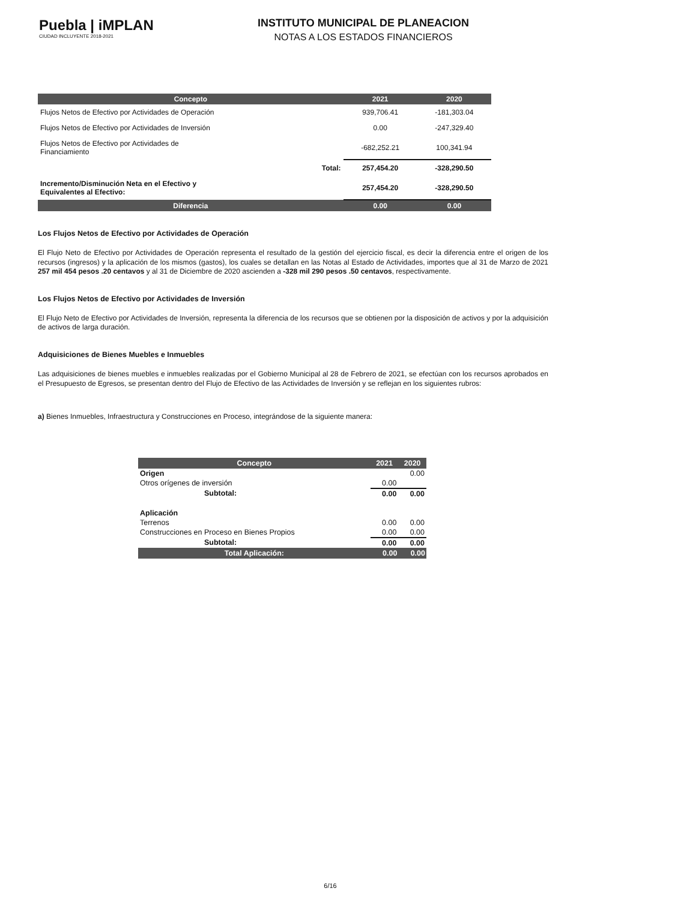Puebla | iMPLAN
CIUDAD INCLUYENTE 2018-2021
INSTITUTO MUNICIPAL DE PLANEACION
NOTAS A LOS ESTADOS FINANCIEROS
| Concepto | 2021 | 2020 |
| --- | --- | --- |
| Flujos Netos de Efectivo por Actividades de Operación | 939,706.41 | -181,303.04 |
| Flujos Netos de Efectivo por Actividades de Inversión | 0.00 | -247,329.40 |
| Flujos Netos de Efectivo por Actividades de Financiamiento | -682,252.21 | 100,341.94 |
| Total: | 257,454.20 | -328,290.50 |
| Incremento/Disminución Neta en el Efectivo y Equivalentes al Efectivo: | 257,454.20 | -328,290.50 |
| Diferencia | 0.00 | 0.00 |
Los Flujos Netos de Efectivo por Actividades de Operación
El Flujo Neto de Efectivo por Actividades de Operación representa el resultado de la gestión del ejercicio fiscal, es decir la diferencia entre el origen de los recursos (ingresos) y la aplicación de los mismos (gastos), los cuales se detallan en las Notas al Estado de Actividades, importes que al 31 de Marzo de 2021 257 mil 454 pesos .20 centavos y al 31 de Diciembre de 2020 ascienden a -328 mil 290 pesos .50 centavos, respectivamente.
Los Flujos Netos de Efectivo por Actividades de Inversión
El Flujo Neto de Efectivo por Actividades de Inversión, representa la diferencia de los recursos que se obtienen por la disposición de activos y por la adquisición de activos de larga duración.
Adquisiciones de Bienes Muebles e Inmuebles
Las adquisiciones de bienes muebles e inmuebles realizadas por el Gobierno Municipal al 28 de Febrero de 2021, se efectúan con los recursos aprobados en el Presupuesto de Egresos, se presentan dentro del Flujo de Efectivo de las Actividades de Inversión y se reflejan en los siguientes rubros:
a) Bienes Inmuebles, Infraestructura y Construcciones en Proceso, integrándose de la siguiente manera:
| Concepto | 2021 | 2020 |
| --- | --- | --- |
| Origen | | 0.00 |
| Otros orígenes de inversión | 0.00 | |
| Subtotal: | 0.00 | 0.00 |
| Aplicación | | |
| Terrenos | 0.00 | 0.00 |
| Construcciones en Proceso en Bienes Propios | 0.00 | 0.00 |
| Subtotal: | 0.00 | 0.00 |
| Total Aplicación: | 0.00 | 0.00 |
6/16